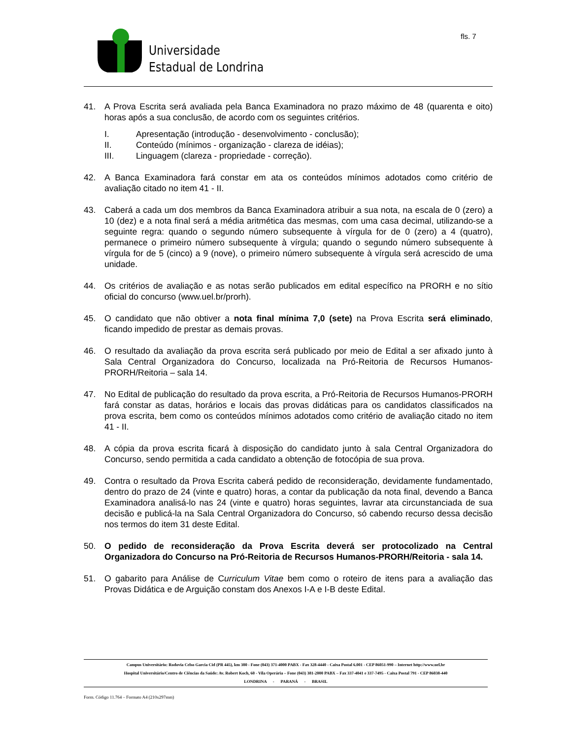Universidade
Estadual de Londrina
fls. 7
41. A Prova Escrita será avaliada pela Banca Examinadora no prazo máximo de 48 (quarenta e oito) horas após a sua conclusão, de acordo com os seguintes critérios.
I. Apresentação (introdução - desenvolvimento - conclusão);
II. Conteúdo (mínimos - organização - clareza de idéias);
III. Linguagem (clareza - propriedade - correção).
42. A Banca Examinadora fará constar em ata os conteúdos mínimos adotados como critério de avaliação citado no item 41 - II.
43. Caberá a cada um dos membros da Banca Examinadora atribuir a sua nota, na escala de 0 (zero) a 10 (dez) e a nota final será a média aritmética das mesmas, com uma casa decimal, utilizando-se a seguinte regra: quando o segundo número subsequente à vírgula for de 0 (zero) a 4 (quatro), permanece o primeiro número subsequente à vírgula; quando o segundo número subsequente à vírgula for de 5 (cinco) a 9 (nove), o primeiro número subsequente à vírgula será acrescido de uma unidade.
44. Os critérios de avaliação e as notas serão publicados em edital específico na PRORH e no sítio oficial do concurso (www.uel.br/prorh).
45. O candidato que não obtiver a nota final mínima 7,0 (sete) na Prova Escrita será eliminado, ficando impedido de prestar as demais provas.
46. O resultado da avaliação da prova escrita será publicado por meio de Edital a ser afixado junto à Sala Central Organizadora do Concurso, localizada na Pró-Reitoria de Recursos Humanos-PRORH/Reitoria – sala 14.
47. No Edital de publicação do resultado da prova escrita, a Pró-Reitoria de Recursos Humanos-PRORH fará constar as datas, horários e locais das provas didáticas para os candidatos classificados na prova escrita, bem como os conteúdos mínimos adotados como critério de avaliação citado no item 41 - II.
48. A cópia da prova escrita ficará à disposição do candidato junto à sala Central Organizadora do Concurso, sendo permitida a cada candidato a obtenção de fotocópia de sua prova.
49. Contra o resultado da Prova Escrita caberá pedido de reconsideração, devidamente fundamentado, dentro do prazo de 24 (vinte e quatro) horas, a contar da publicação da nota final, devendo a Banca Examinadora analisá-lo nas 24 (vinte e quatro) horas seguintes, lavrar ata circunstanciada de sua decisão e publicá-la na Sala Central Organizadora do Concurso, só cabendo recurso dessa decisão nos termos do item 31 deste Edital.
50. O pedido de reconsideração da Prova Escrita deverá ser protocolizado na Central Organizadora do Concurso na Pró-Reitoria de Recursos Humanos-PRORH/Reitoria - sala 14.
51. O gabarito para Análise de Curriculum Vitae bem como o roteiro de itens para a avaliação das Provas Didática e de Arguição constam dos Anexos I-A e I-B deste Edital.
Campus Universitário: Rodovia Celso Garcia Cid (PR 445), km 380 - Fone (043) 371-4000 PABX - Fax 328-4440 - Caixa Postal 6.001 - CEP 86051-990 – Internet http://www.uel.br
Hospital Universitário/Centro de Ciências da Saúde: Av. Robert Koch, 60 - Vila Operária – Fone (043) 381-2000 PABX – Fax 337-4041 e 337-7495 - Caixa Postal 791 - CEP 86038-440
LONDRINA - PARANÁ - BRASIL
Form. Código 11.764 – Formato A4 (210x297mm)